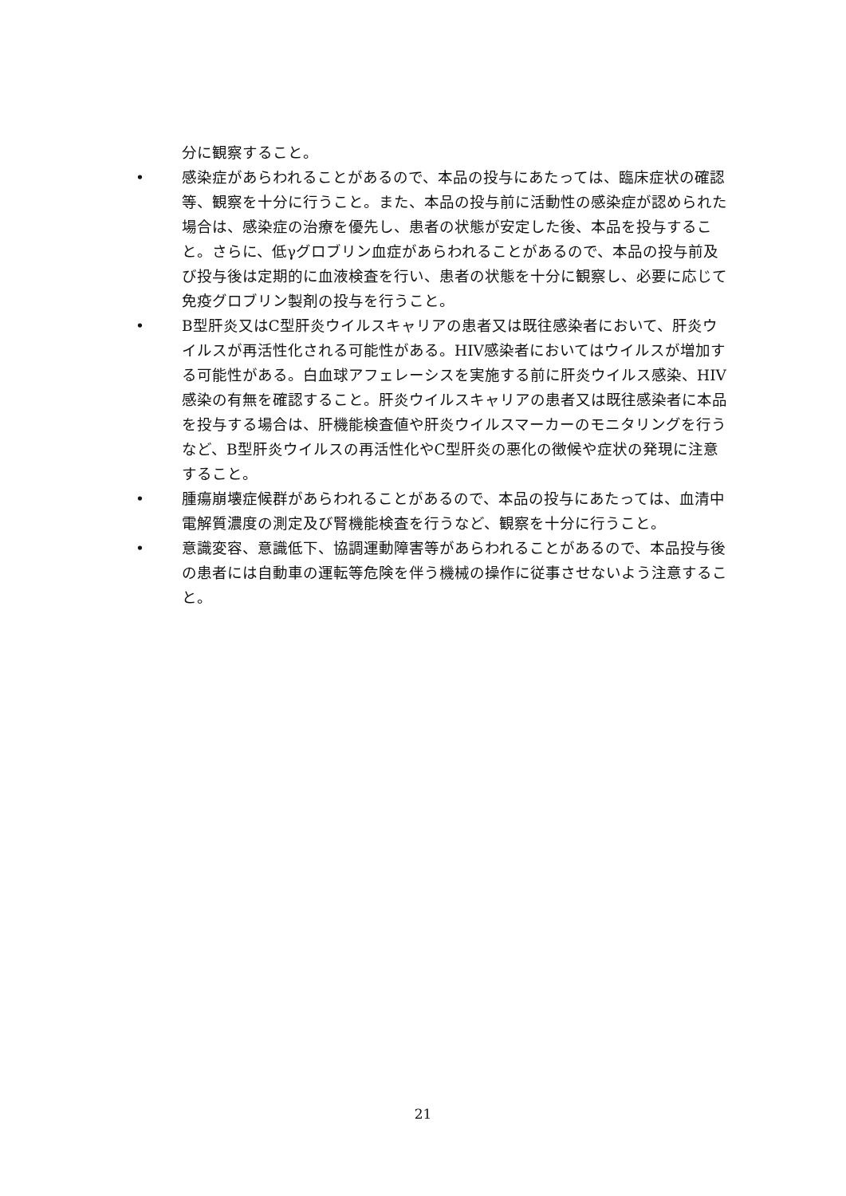分に観察すること。
• 感染症があらわれることがあるので、本品の投与にあたっては、臨床症状の確認等、観察を十分に行うこと。また、本品の投与前に活動性の感染症が認められた場合は、感染症の治療を優先し、患者の状態が安定した後、本品を投与すること。さらに、低γグロブリン血症があらわれることがあるので、本品の投与前及び投与後は定期的に血液検査を行い、患者の状態を十分に観察し、必要に応じて免疫グロブリン製剤の投与を行うこと。
• B型肝炎又はC型肝炎ウイルスキャリアの患者又は既往感染者において、肝炎ウイルスが再活性化される可能性がある。HIV感染者においてはウイルスが増加する可能性がある。白血球アフェレーシスを実施する前に肝炎ウイルス感染、HIV感染の有無を確認すること。肝炎ウイルスキャリアの患者又は既往感染者に本品を投与する場合は、肝機能検査値や肝炎ウイルスマーカーのモニタリングを行うなど、B型肝炎ウイルスの再活性化やC型肝炎の悪化の徴候や症状の発現に注意すること。
• 腫瘍崩壊症候群があらわれることがあるので、本品の投与にあたっては、血清中電解質濃度の測定及び腎機能検査を行うなど、観察を十分に行うこと。
• 意識変容、意識低下、協調運動障害等があらわれることがあるので、本品投与後の患者には自動車の運転等危険を伴う機械の操作に従事させないよう注意すること。
21